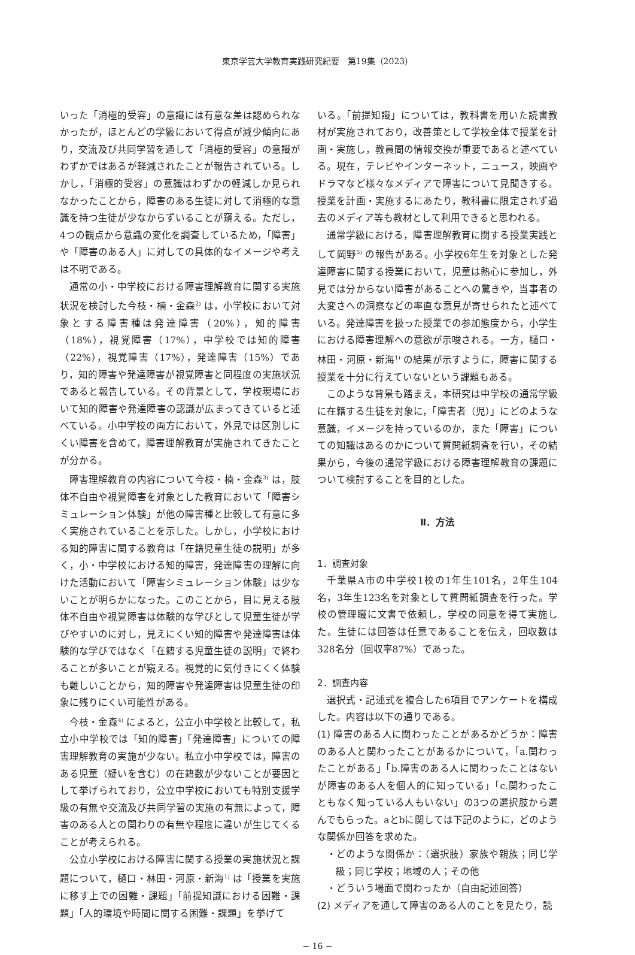東京学芸大学教育実践研究紀要　第19集（2023）
いった「消極的受容」の意識には有意な差は認められなかったが，ほとんどの学級において得点が減少傾向にあり，交流及び共同学習を通して「消極的受容」の意識がわずかではあるが軽減されたことが報告されている。しかし，「消極的受容」の意識はわずかの軽減しか見られなかったことから，障害のある生徒に対して消極的な意識を持つ生徒が少なからずいることが窺える。ただし，4つの観点から意識の変化を調査しているため，「障害」や「障害のある人」に対しての具体的なイメージや考えは不明である。
通常の小・中学校における障害理解教育に関する実施状況を検討した今枝・楠・金森<sup>2)</sup> は，小学校において対象とする障害種は発達障害（20%），知的障害（18%），視覚障害（17%），中学校では知的障害（22%），視覚障害（17%），発達障害（15%）であり，知的障害や発達障害が視覚障害と同程度の実施状況であると報告している。その背景として，学校現場において知的障害や発達障害の認識が広まってきていると述べている。小中学校の両方において，外見では区別しにくい障害を含めて，障害理解教育が実施されてきたことが分かる。
障害理解教育の内容について今枝・楠・金森<sup>3)</sup> は，肢体不自由や視覚障害を対象とした教育において「障害シミュレーション体験」が他の障害種と比較して有意に多く実施されていることを示した。しかし，小学校における知的障害に関する教育は「在籍児童生徒の説明」が多く，小・中学校における知的障害，発達障害の理解に向けた活動において「障害シミュレーション体験」は少ないことが明らかになった。このことから，目に見える肢体不自由や視覚障害は体験的な学びとして児童生徒が学びやすいのに対し，見えにくい知的障害や発達障害は体験的な学びではなく「在籍する児童生徒の説明」で終わることが多いことが窺える。視覚的に気付きにくく体験も難しいことから，知的障害や発達障害は児童生徒の印象に残りにくい可能性がある。
今枝・金森<sup>4)</sup> によると，公立小中学校と比較して，私立小中学校では「知的障害」「発達障害」についての障害理解教育の実施が少ない。私立小中学校では，障害のある児童（疑いを含む）の在籍数が少ないことが要因として挙げられており，公立中学校においても特別支援学級の有無や交流及び共同学習の実施の有無によって，障害のある人との関わりの有無や程度に違いが生じてくることが考えられる。
公立小学校における障害に関する授業の実施状況と課題について，樋口・林田・河原・新海<sup>1)</sup> は「授業を実施に移す上での困難・課題」「前提知識における困難・課題」「人的環境や時間に関する困難・課題」を挙げて
いる。「前提知識」については，教科書を用いた読書教材が実施されており，改善策として学校全体で授業を計画・実施し，教員間の情報交換が重要であると述べている。現在，テレビやインターネット，ニュース，映画やドラマなど様々なメディアで障害について見聞きする。授業を計画・実施するにあたり，教科書に限定されず過去のメディア等も教材として利用できると思われる。
通常学級における，障害理解教育に関する授業実践として岡野<sup>5)</sup> の報告がある。小学校6年生を対象とした発達障害に関する授業において，児童は熱心に参加し，外見では分からない障害があることへの驚きや，当事者の大変さへの洞察などの率直な意見が寄せられたと述べている。発達障害を扱った授業での参加態度から，小学生における障害理解への意欲が示唆される。一方，樋口・林田・河原・新海<sup>1)</sup> の結果が示すように，障害に関する授業を十分に行えていないという課題もある。
このような背景も踏まえ，本研究は中学校の通常学級に在籍する生徒を対象に，「障害者（児）」にどのような意識，イメージを持っているのか，また「障害」についての知識はあるのかについて質問紙調査を行い，その結果から，今後の通常学級における障害理解教育の課題について検討することを目的とした。
Ⅱ．方法
1．調査対象
千葉県A市の中学校1校の1年生101名，2年生104名，3年生123名を対象として質問紙調査を行った。学校の管理職に文書で依頼し，学校の同意を得て実施した。生徒には回答は任意であることを伝え，回収数は328名分（回収率87%）であった。
2．調査内容
選択式・記述式を複合した6項目でアンケートを構成した。内容は以下の通りである。
(1) 障害のある人に関わったことがあるかどうか：障害のある人と関わったことがあるかについて，「a.関わったことがある」「b.障害のある人に関わったことはないが障害のある人を個人的に知っている」「c.関わったこともなく知っている人もいない」の3つの選択肢から選んでもらった。aとbに関しては下記のように，どのような関係か回答を求めた。
・どのような関係か：（選択肢）家族や親族；同じ学級；同じ学校；地域の人；その他
・どういう場面で関わったか（自由記述回答）
(2) メディアを通して障害のある人のことを見たり，読
− 16 −